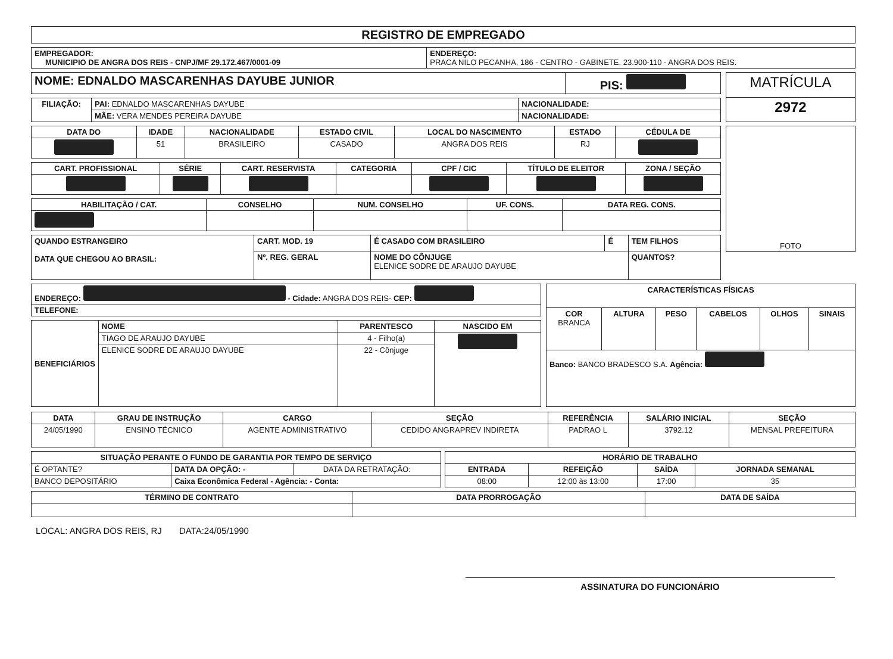REGISTRO DE EMPREGADO
| EMPREGADOR: MUNICIPIO DE ANGRA DOS REIS - CNPJ/MF 29.172.467/0001-09 | ENDEREÇO: PRACA NILO PECANHA, 186 - CENTRO - GABINETE. 23.900-110 - ANGRA DOS REIS. |
| NOME: EDNALDO MASCARENHAS DAYUBE JUNIOR | PIS: |
| FILIAÇÃO: | PAI: EDNALDO MASCARENHAS DAYUBE | NACIONALIDADE: |
| | MÃE: VERA MENDES PEREIRA DAYUBE | NACIONALIDADE: |
| MATRÍCULA |
| 2972 |
| DATA DO | IDADE | NACIONALIDADE | ESTADO CIVIL | LOCAL DO NASCIMENTO | ESTADO | CÉDULA DE |
| --- | --- | --- | --- | --- | --- | --- |
| | 51 | BRASILEIRO | CASADO | ANGRA DOS REIS | RJ | |
| CART. PROFISSIONAL | SÉRIE | CART. RESERVISTA | CATEGORIA | CPF / CIC | TÍTULO DE ELEITOR | ZONA / SEÇÃO |
| --- | --- | --- | --- | --- | --- | --- |
| HABILITAÇÃO / CAT. | CONSELHO | NUM. CONSELHO | UF. CONS. | DATA REG. CONS. |
| --- | --- | --- | --- | --- |
| QUANDO ESTRANGEIRO DATA QUE CHEGOU AO BRASIL: | CART. MOD. 19 | É CASADO COM BRASILEIRO | É | TEM FILHOS |
| | Nº. REG. GERAL | NOME DO CÔNJUGE ELENICE SODRE DE ARAUJO DAYUBE | | QUANTOS? |
| FOTO |
| ENDEREÇO: - Cidade: ANGRA DOS REIS- CEP: |
| TELEFONE: |
| BENEFICIÁRIOS | NOME | PARENTESCO | NASCIDO EM |
| | TIAGO DE ARAUJO DAYUBE | 4 - Filho(a) | |
| | ELENICE SODRE DE ARAUJO DAYUBE | 22 - Cônjuge | |
| CARACTERÍSTICAS FÍSICAS | | | | | |
| --- | --- | --- | --- | --- | --- |
| COR BRANCA | ALTURA | PESO | CABELOS | OLHOS | SINAIS |
| Banco: BANCO BRADESCO S.A. Agência: | | | | | |
| DATA | GRAU DE INSTRUÇÃO | CARGO | SEÇÃO | REFERÊNCIA | SALÁRIO INICIAL | SEÇÃO |
| --- | --- | --- | --- | --- | --- | --- |
| 24/05/1990 | ENSINO TÉCNICO | AGENTE ADMINISTRATIVO | CEDIDO ANGRAPREV INDIRETA | PADRAO L | 3792.12 | MENSAL PREFEITURA |
| SITUAÇÃO PERANTE O FUNDO DE GARANTIA POR TEMPO DE SERVIÇO | | |
| --- | --- | --- |
| É OPTANTE? | DATA DA OPÇÃO: - | DATA DA RETRATAÇÃO: |
| BANCO DEPOSITÁRIO | Caixa Econômica Federal - Agência: - Conta: | |
| HORÁRIO DE TRABALHO | | | |
| --- | --- | --- | --- |
| ENTRADA | REFEIÇÃO | SAÍDA | JORNADA SEMANAL |
| 08:00 | 12:00 às 13:00 | 17:00 | 35 |
| TÉRMINO DE CONTRATO | DATA PRORROGAÇÃO | DATA DE SAÍDA |
| --- | --- | --- |
LOCAL: ANGRA DOS REIS, RJ DATA:24/05/1990
ASSINATURA DO FUNCIONÁRIO